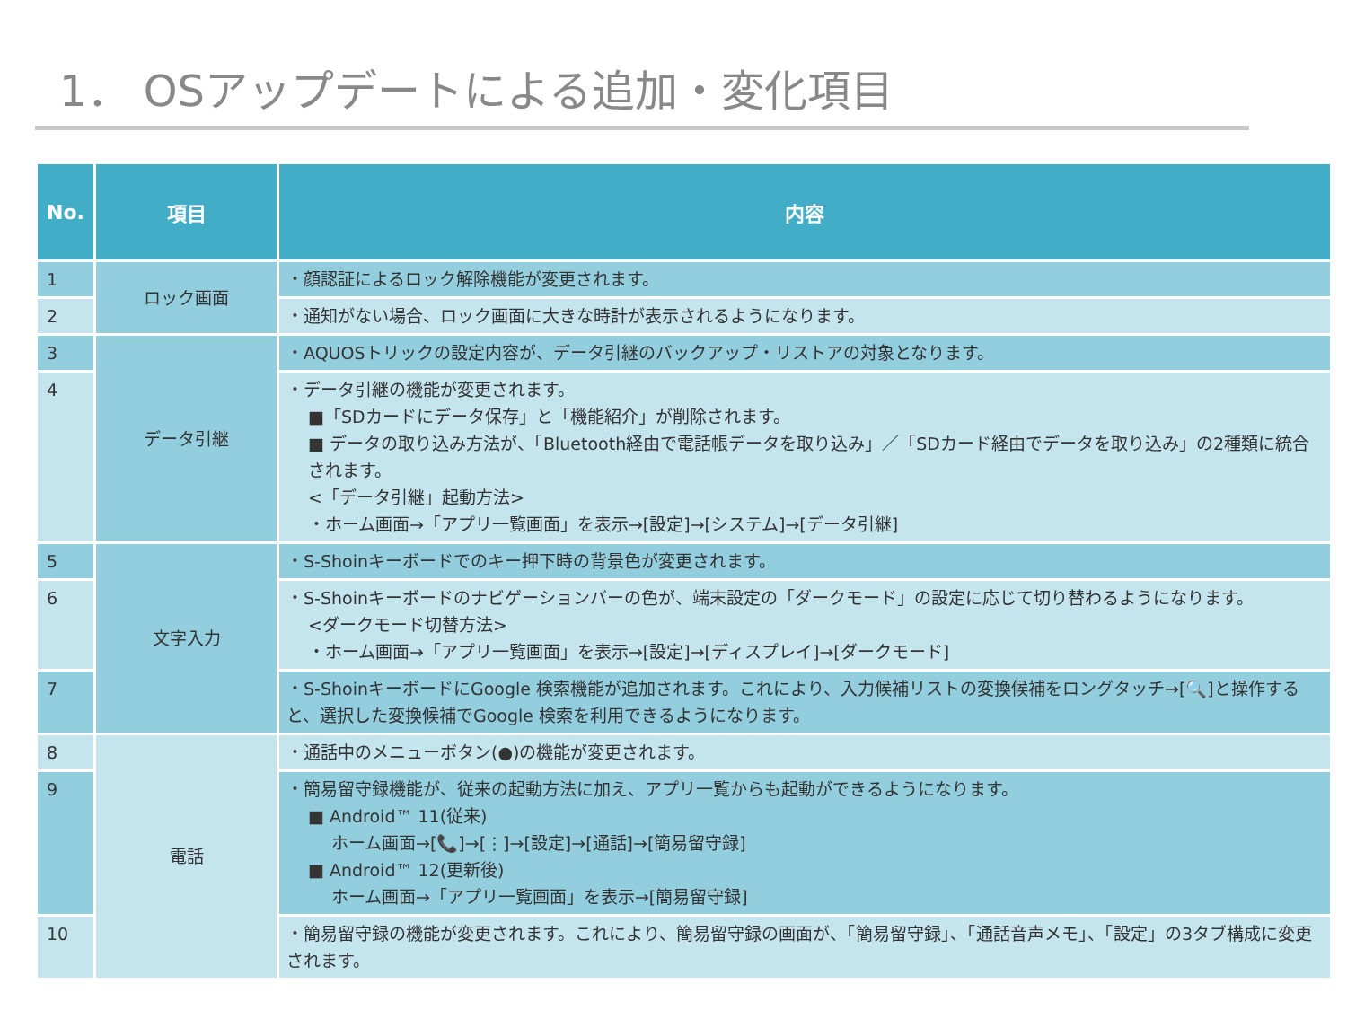1． OSアップデートによる追加・変化項目
| No. | 項目 | 内容 |
| --- | --- | --- |
| 1 | ロック画面 | ・顔認証によるロック解除機能が変更されます。 |
| 2 | | ・通知がない場合、ロック画面に大きな時計が表示されるようになります。 |
| 3 | データ引継 | ・AQUOSトリックの設定内容が、データ引継のバックアップ・リストアの対象となります。 |
| 4 | | ・データ引継の機能が変更されます。 ■「SDカードにデータ保存」と「機能紹介」が削除されます。 ■ データの取り込み方法が、「Bluetooth経由で電話帳データを取り込み」／「SDカード経由でデータを取り込み」の2種類に統合されます。 <「データ引継」起動方法> ・ホーム画面→「アプリ一覧画面」を表示→[設定]→[システム]→[データ引継] |
| 5 | 文字入力 | ・S-Shoinキーボードでのキー押下時の背景色が変更されます。 |
| 6 | | ・S-Shoinキーボードのナビゲーションバーの色が、端末設定の「ダークモード」の設定に応じて切り替わるようになります。 <ダークモード切替方法> ・ホーム画面→「アプリ一覧画面」を表示→[設定]→[ディスプレイ]→[ダークモード] |
| 7 | | ・S-ShoinキーボードにGoogle 検索機能が追加されます。これにより、入力候補リストの変換候補をロングタッチ→[🔍]と操作すると、選択した変換候補でGoogle 検索を利用できるようになります。 |
| 8 | 電話 | ・通話中のメニューボタン(●)の機能が変更されます。 |
| 9 | | ・簡易留守録機能が、従来の起動方法に加え、アプリ一覧からも起動ができるようになります。 ■ Android™ 11(従来) ホーム画面→[📞]→[⋮]→[設定]→[通話]→[簡易留守録] ■ Android™ 12(更新後) ホーム画面→「アプリ一覧画面」を表示→[簡易留守録] |
| 10 | | ・簡易留守録の機能が変更されます。これにより、簡易留守録の画面が、「簡易留守録」、「通話音声メモ」、「設定」の3タブ構成に変更されます。 |